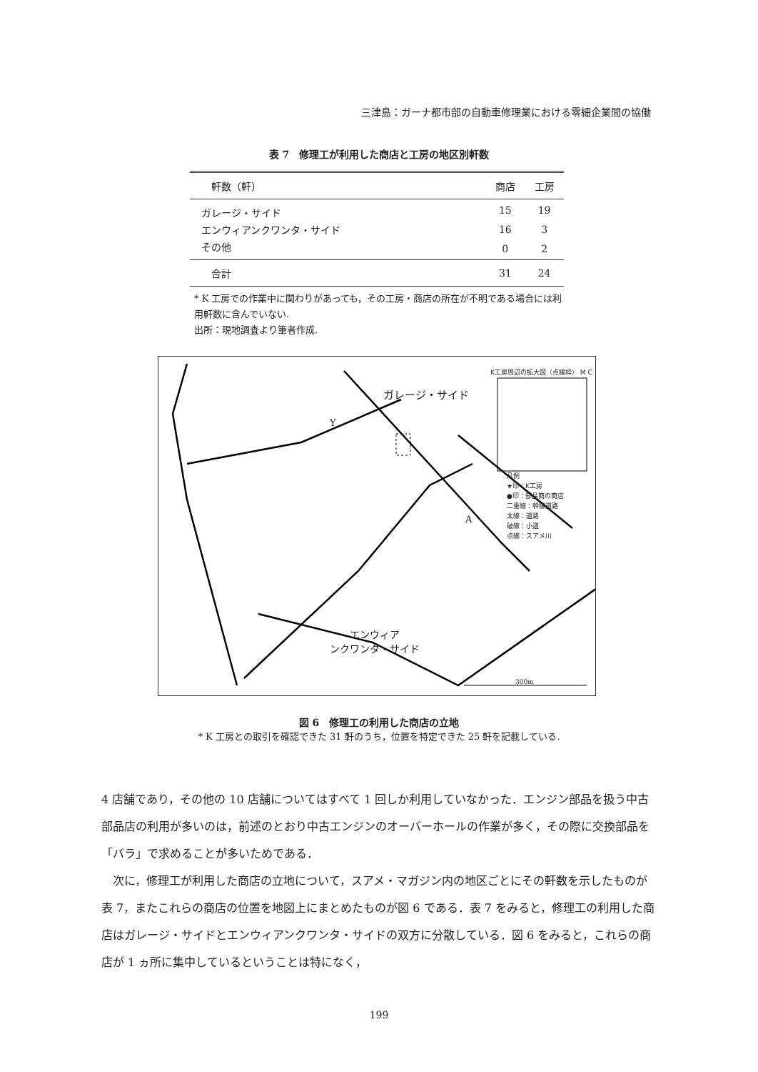三津島：ガーナ都市部の自動車修理業における零細企業間の協働
表 7　修理工が利用した商店と工房の地区別軒数
| 軒数（軒） | 商店 | 工房 |
| --- | --- | --- |
| ガレージ・サイド | 15 | 19 |
| エンウィアンクワンタ・サイド | 16 | 3 |
| その他 | 0 | 2 |
| 合計 | 31 | 24 |
* K 工房での作業中に関わりがあっても，その工房・商店の所在が不明である場合には利用軒数に含んでいない.
出所：現地調査より筆者作成.
ガレージ・サイド
K工房周辺の拡大図（点線枠） M C
凡例
★印：K工房
●印：部品商の商店
二重線：幹線道路
太線：道路
破線：小道
点線：スアメ川
エンウィア
ンクワンタ・サイド
Y
A
300m
図 6　修理工の利用した商店の立地
* K 工房との取引を確認できた 31 軒のうち，位置を特定できた 25 軒を記載している.
4 店舗であり，その他の 10 店舗についてはすべて 1 回しか利用していなかった．エンジン部品を扱う中古部品店の利用が多いのは，前述のとおり中古エンジンのオーバーホールの作業が多く，その際に交換部品を「バラ」で求めることが多いためである．
　次に，修理工が利用した商店の立地について，スアメ・マガジン内の地区ごとにその軒数を示したものが表 7，またこれらの商店の位置を地図上にまとめたものが図 6 である．表 7 をみると，修理工の利用した商店はガレージ・サイドとエンウィアンクワンタ・サイドの双方に分散している．図 6 をみると，これらの商店が 1 ヵ所に集中しているということは特になく，
199